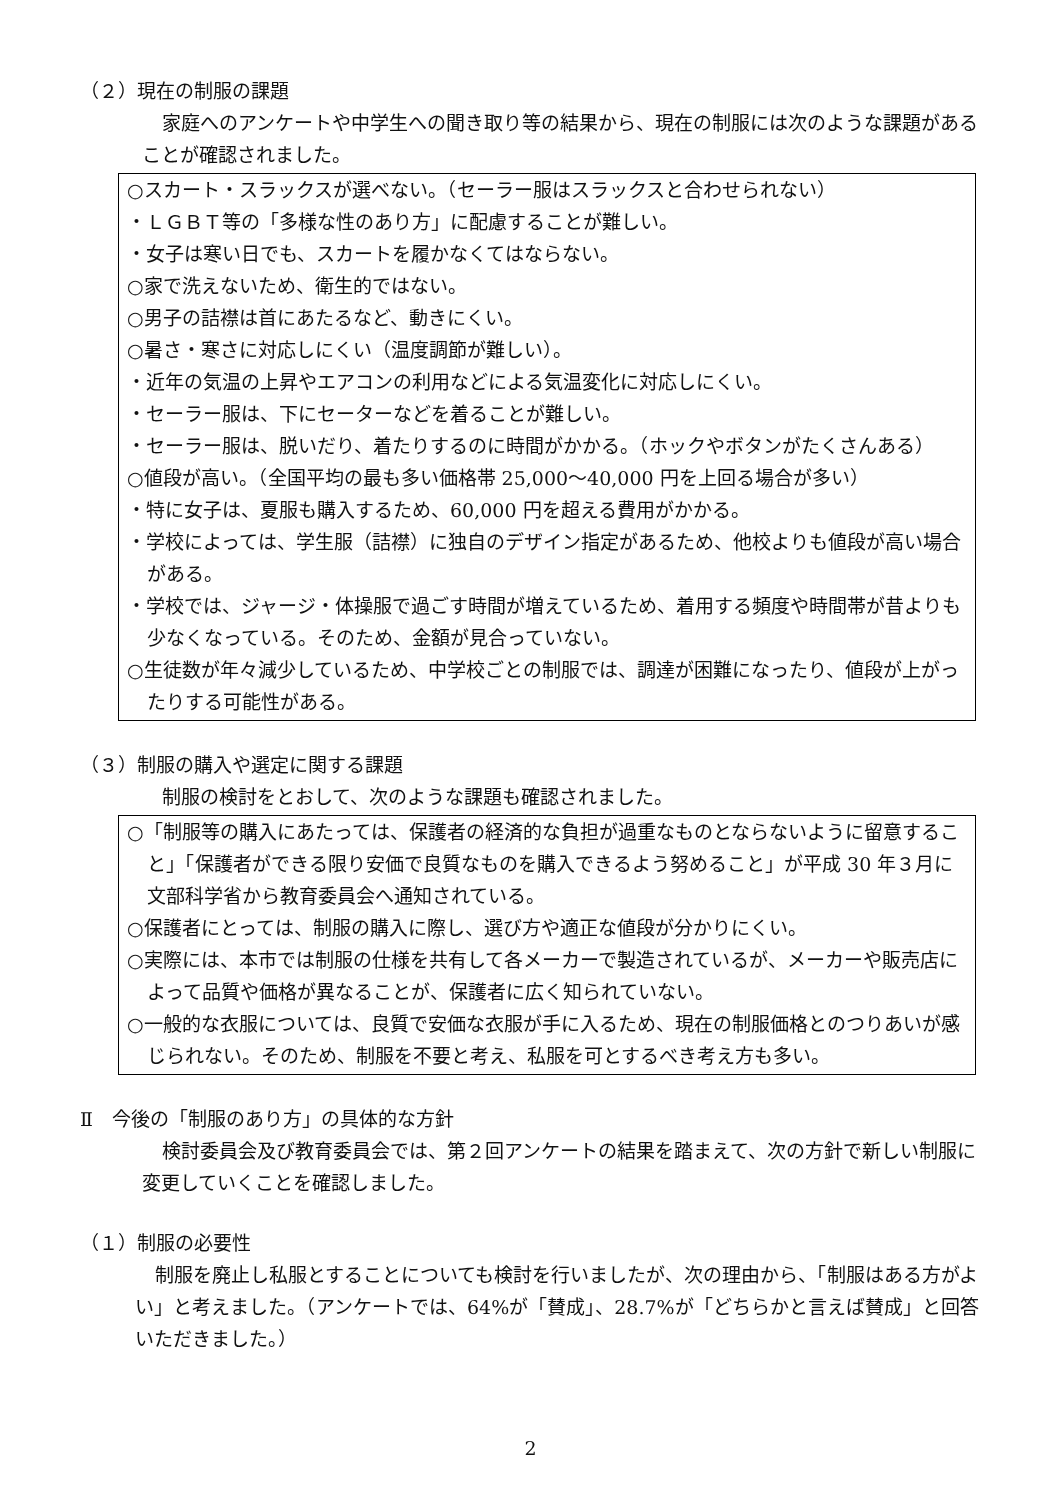（２）現在の制服の課題
家庭へのアンケートや中学生への聞き取り等の結果から、現在の制服には次のような課題があることが確認されました。
○スカート・スラックスが選べない。（セーラー服はスラックスと合わせられない）
・ＬＧＢＴ等の「多様な性のあり方」に配慮することが難しい。
・女子は寒い日でも、スカートを履かなくてはならない。
○家で洗えないため、衛生的ではない。
○男子の詰襟は首にあたるなど、動きにくい。
○暑さ・寒さに対応しにくい（温度調節が難しい）。
・近年の気温の上昇やエアコンの利用などによる気温変化に対応しにくい。
・セーラー服は、下にセーターなどを着ることが難しい。
・セーラー服は、脱いだり、着たりするのに時間がかかる。（ホックやボタンがたくさんある）
○値段が高い。（全国平均の最も多い価格帯 25,000～40,000 円を上回る場合が多い）
・特に女子は、夏服も購入するため、60,000 円を超える費用がかかる。
・学校によっては、学生服（詰襟）に独自のデザイン指定があるため、他校よりも値段が高い場合がある。
・学校では、ジャージ・体操服で過ごす時間が増えているため、着用する頻度や時間帯が昔よりも少なくなっている。そのため、金額が見合っていない。
○生徒数が年々減少しているため、中学校ごとの制服では、調達が困難になったり、値段が上がったりする可能性がある。
（３）制服の購入や選定に関する課題
制服の検討をとおして、次のような課題も確認されました。
○「制服等の購入にあたっては、保護者の経済的な負担が過重なものとならないように留意すること」「保護者ができる限り安価で良質なものを購入できるよう努めること」が平成 30 年３月に文部科学省から教育委員会へ通知されている。
○保護者にとっては、制服の購入に際し、選び方や適正な値段が分かりにくい。
○実際には、本市では制服の仕様を共有して各メーカーで製造されているが、メーカーや販売店によって品質や価格が異なることが、保護者に広く知られていない。
○一般的な衣服については、良質で安価な衣服が手に入るため、現在の制服価格とのつりあいが感じられない。そのため、制服を不要と考え、私服を可とするべき考え方も多い。
Ⅱ　今後の「制服のあり方」の具体的な方針
検討委員会及び教育委員会では、第２回アンケートの結果を踏まえて、次の方針で新しい制服に変更していくことを確認しました。
（１）制服の必要性
制服を廃止し私服とすることについても検討を行いましたが、次の理由から、「制服はある方がよい」と考えました。（アンケートでは、64%が「賛成」、28.7%が「どちらかと言えば賛成」と回答いただきました。）
2